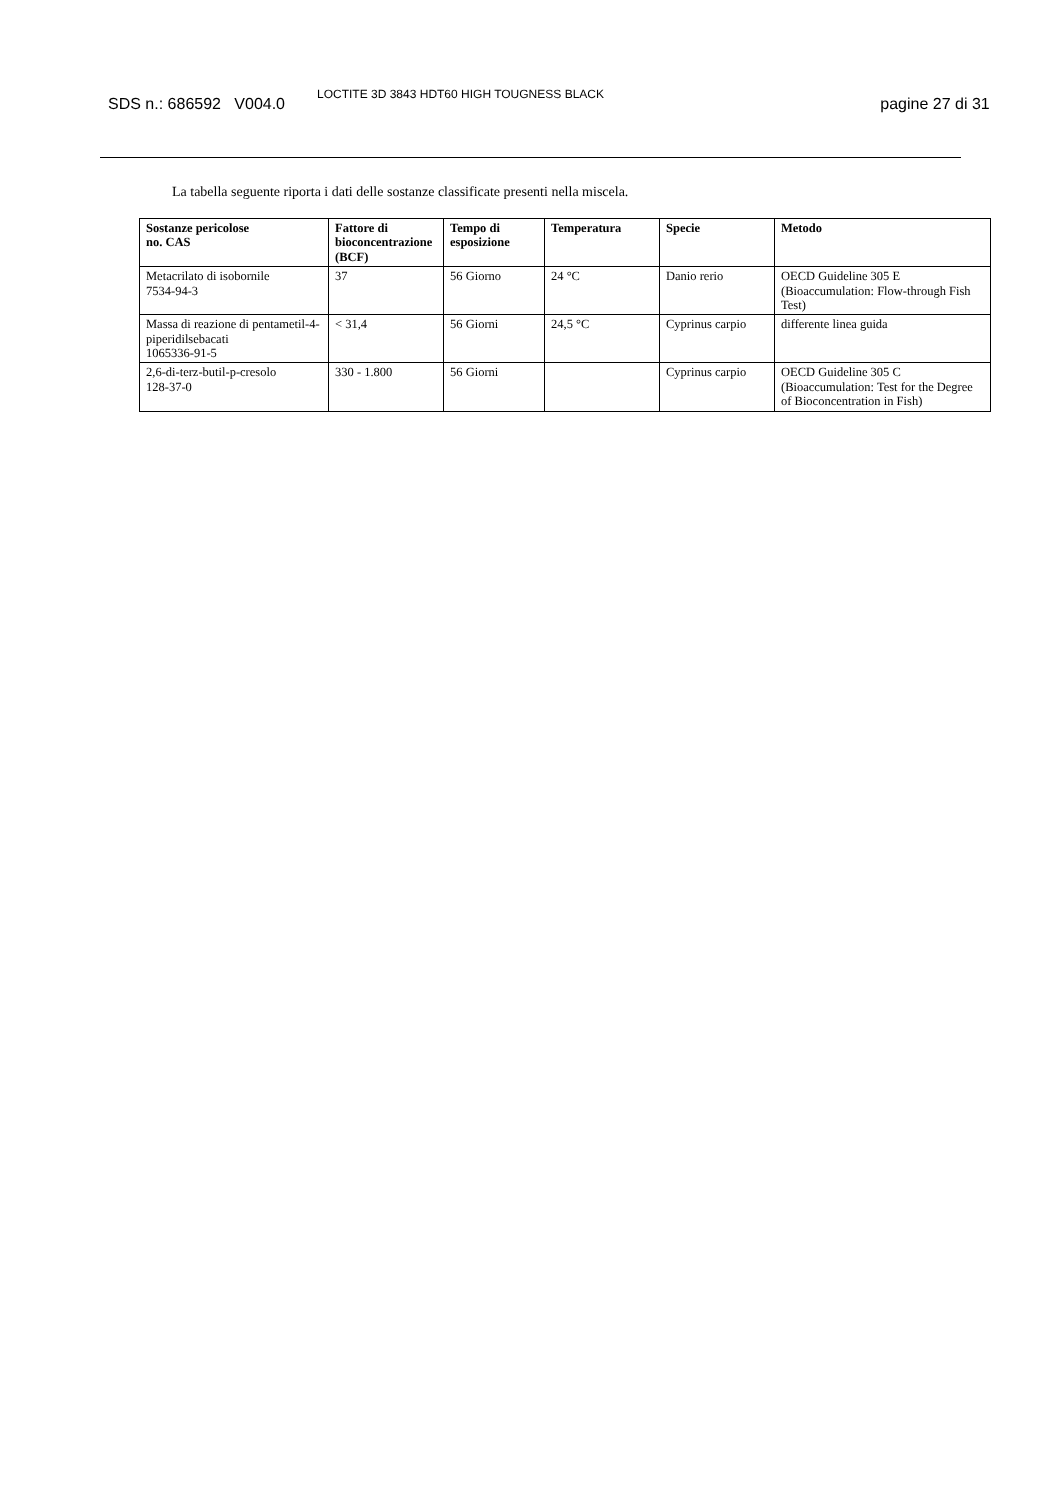SDS n.: 686592 V004.0
LOCTITE 3D 3843 HDT60 HIGH TOUGNESS BLACK
pagine 27 di 31
La tabella seguente riporta i dati delle sostanze classificate presenti nella miscela.
| Sostanze pericolose no. CAS | Fattore di bioconcentrazione (BCF) | Tempo di esposizione | Temperatura | Specie | Metodo |
| --- | --- | --- | --- | --- | --- |
| Metacrilato di isobornile 7534-94-3 | 37 | 56 Giorno | 24 °C | Danio rerio | OECD Guideline 305 E (Bioaccumulation: Flow-through Fish Test) |
| Massa di reazione di pentametil-4-piperidilsebacati 1065336-91-5 | < 31,4 | 56 Giorni | 24,5 °C | Cyprinus carpio | differente linea guida |
| 2,6-di-terz-butil-p-cresolo 128-37-0 | 330 - 1.800 | 56 Giorni | | Cyprinus carpio | OECD Guideline 305 C (Bioaccumulation: Test for the Degree of Bioconcentration in Fish) |